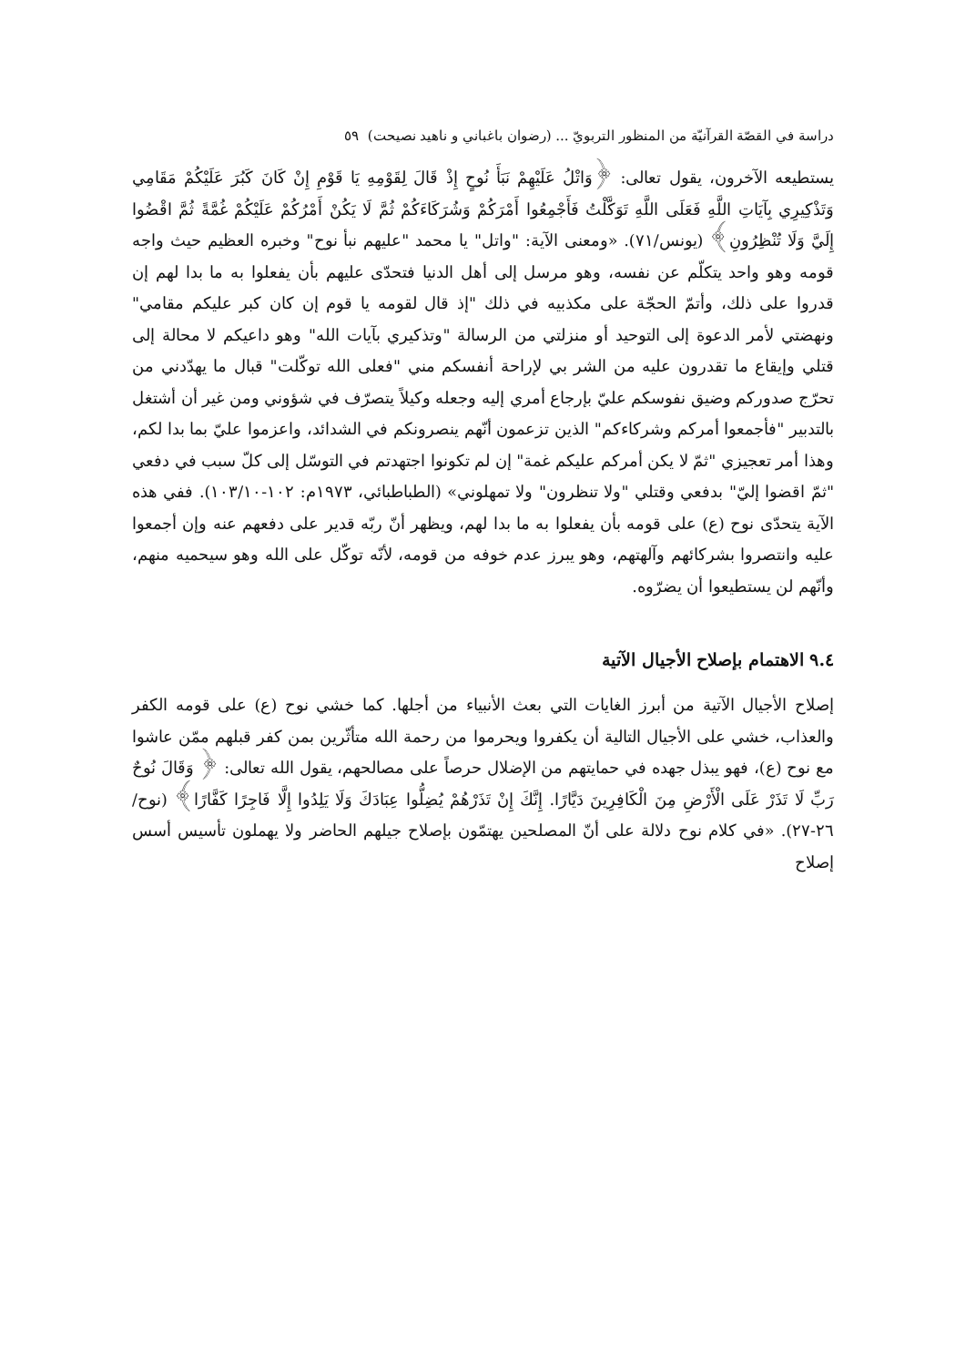دراسة في القصّة القرآنيّة من المنظور التربويّ ... (رضوان باغباني و ناهيد نصيحت) ٥٩
يستطيعه الآخرون، يقول تعالى: ﴿وَاتْلُ عَلَيْهِمْ نَبَأَ نُوحٍ إِذْ قَالَ لِقَوْمِهِ يَا قَوْمِ إِنْ كَانَ كَبُرَ عَلَيْكُمْ مَقَامِي وَتَذْكِيرِي بِآيَاتِ اللَّهِ فَعَلَى اللَّهِ تَوَكَّلْتُ فَأَجْمِعُوا أَمْرَكُمْ وَشُرَكَاءَكُمْ ثُمَّ لَا يَكُنْ أَمْرُكُمْ عَلَيْكُمْ غُمَّةً ثُمَّ اقْضُوا إِلَيَّ وَلَا تُنْظِرُونِ﴾ (يونس/٧١). «ومعنى الآية: "واتل" يا محمد "عليهم نبأ نوح" وخبره العظيم حيث واجه قومه وهو واحد يتكلّم عن نفسه، وهو مرسل إلى أهل الدنيا فتحدّى عليهم بأن يفعلوا به ما بدا لهم إن قدروا على ذلك، وأتمّ الحجّة على مكذبيه في ذلك "إذ قال لقومه يا قوم إن كان كبر عليكم مقامي" ونهضتي لأمر الدعوة إلى التوحيد أو منزلتي من الرسالة "وتذكيري بآيات الله" وهو داعيكم لا محالة إلى قتلي وإيقاع ما تقدرون عليه من الشر بي لإراحة أنفسكم مني "فعلى الله توكّلت" قبال ما يهدّدني من تحرّج صدوركم وضيق نفوسكم عليّ بإرجاع أمري إليه وجعله وكيلاً يتصرّف في شؤوني ومن غير أن أشتغل بالتدبير "فأجمعوا أمركم وشركاءكم" الذين تزعمون أنّهم ينصرونكم في الشدائد، واعزموا عليّ بما بدا لكم، وهذا أمر تعجيزي "ثمّ لا يكن أمركم عليكم غمة" إن لم تكونوا اجتهدتم في التوسّل إلى كلّ سبب في دفعي "ثمّ اقضوا إليّ" بدفعي وقتلي "ولا تنظرون" ولا تمهلوني» (الطباطبائي، ١٩٧٣م: ١٠٢-١٠٣/١٠). ففي هذه الآية يتحدّى نوح (ع) على قومه بأن يفعلوا به ما بدا لهم، ويظهر أنّ ربّه قدير على دفعهم عنه وإن أجمعوا عليه وانتصروا بشركائهم وآلهتهم، وهو يبرز عدم خوفه من قومه، لأنّه توكّل على الله وهو سيحميه منهم، وأنّهم لن يستطيعوا أن يضرّوه.
٩.٤ الاهتمام بإصلاح الأجيال الآتية
إصلاح الأجيال الآتية من أبرز الغايات التي بعث الأنبياء من أجلها. كما خشي نوح (ع) على قومه الكفر والعذاب، خشي على الأجيال التالية أن يكفروا ويحرموا من رحمة الله متأثّرين بمن كفر قبلهم ممّن عاشوا مع نوح (ع)، فهو يبذل جهده في حمايتهم من الإضلال حرصاً على مصالحهم، يقول الله تعالى: ﴿ وَقَالَ نُوحٌ رَبِّ لَا تَذَرْ عَلَى الْأَرْضِ مِنَ الْكَافِرِينَ دَيَّارًا. إِنَّكَ إِنْ تَذَرْهُمْ يُضِلُّوا عِبَادَكَ وَلَا يَلِدُوا إِلَّا فَاجِرًا كَفَّارًا﴾ (نوح/٢٦-٢٧). «في كلام نوح دلالة على أنّ المصلحين يهتمّون بإصلاح جيلهم الحاضر ولا يهملون تأسيس أسس إصلاح